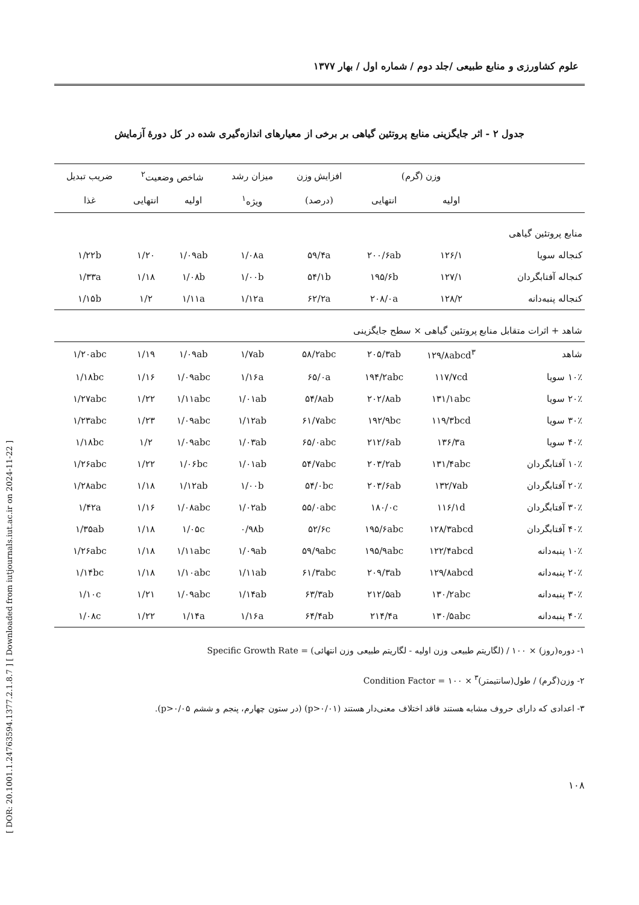[ DOR: 20.1001.1.24763594.1377.2.1.8.7 ] [ Downloaded from iutjournals.iut.ac.ir on 2024-11-22 ]
علوم کشاورزی و منابع طبیعی /جلد دوم / شماره اول / بهار ۱۳۷۷
جدول ۲ - اثر جایگزینی منابع پروتئین گیاهی بر برخی از معیارهای اندازه‌گیری شده در کل دورهٔ آزمایش
| | وزن (گرم) | | افزایش وزن | میزان رشد | شاخص وضعیت<sup>۲</sup> | | ضریب تبدیل |
| --- | --- | --- | --- | --- | --- | --- | --- |
| | اولیه | انتهایی | (درصد) | ویژه<sup>۱</sup> | اولیه | انتهایی | غذا |
| منابع پروتئین گیاهی | | | | | | | |
| کنجاله سویا | ۱۲۶/۱ | ۲۰۰/۶ab | ۵۹/۴a | ۱/۰۸a | ۱/۰۹ab | ۱/۲۰ | ۱/۲۲b |
| کنجاله آفتابگردان | ۱۲۷/۱ | ۱۹۵/۶b | ۵۴/۱b | ۱/۰۰b | ۱/۰۸b | ۱/۱۸ | ۱/۳۳a |
| کنجاله پنبه‌دانه | ۱۲۸/۲ | ۲۰۸/۰a | ۶۲/۲a | ۱/۱۲a | ۱/۱۱a | ۱/۲ | ۱/۱۵b |
| شاهد + اثرات متقابل منابع پروتئین گیاهی × سطح جایگزینی | | | | | | | |
| شاهد | ۱۲۹/۸abcd<sup>۳</sup> | ۲۰۵/۳ab | ۵۸/۲abc | ۱/۷ab | ۱/۰۹ab | ۱/۱۹ | ۱/۲۰abc |
| ۱۰٪ سویا | ۱۱۷/۷cd | ۱۹۴/۲abc | ۶۵/۰a | ۱/۱۶a | ۱/۰۹abc | ۱/۱۶ | ۱/۱۸bc |
| ۲۰٪ سویا | ۱۳۱/۱abc | ۲۰۲/۸ab | ۵۴/۸ab | ۱/۰۱ab | ۱/۱۱abc | ۱/۲۲ | ۱/۲۷abc |
| ۳۰٪ سویا | ۱۱۹/۳bcd | ۱۹۲/۹bc | ۶۱/۷abc | ۱/۱۲ab | ۱/۰۹abc | ۱/۲۳ | ۱/۲۳abc |
| ۴۰٪ سویا | ۱۳۶/۳a | ۲۱۲/۶ab | ۶۵/۰abc | ۱/۰۳ab | ۱/۰۹abc | ۱/۲ | ۱/۱۸bc |
| ۱۰٪ آفتابگردان | ۱۳۱/۴abc | ۲۰۳/۲ab | ۵۴/۷abc | ۱/۰۱ab | ۱/۰۶bc | ۱/۲۲ | ۱/۲۶abc |
| ۲۰٪ آفتابگردان | ۱۳۲/۷ab | ۲۰۳/۶ab | ۵۴/۰bc | ۱/۰۰b | ۱/۱۲ab | ۱/۱۸ | ۱/۲۸abc |
| ۳۰٪ آفتابگردان | ۱۱۶/۱d | ۱۸۰/۰c | ۵۵/۰abc | ۱/۰۲ab | ۱/۰۸abc | ۱/۱۶ | ۱/۴۲a |
| ۴۰٪ آفتابگردان | ۱۲۸/۳abcd | ۱۹۵/۶abc | ۵۲/۶c | ۰/۹۸b | ۱/۰۵c | ۱/۱۸ | ۱/۳۵ab |
| ۱۰٪ پنبه‌دانه | ۱۲۲/۴abcd | ۱۹۵/۹abc | ۵۹/۹abc | ۱/۰۹ab | ۱/۱۱abc | ۱/۱۸ | ۱/۲۶abc |
| ۲۰٪ پنبه‌دانه | ۱۲۹/۸abcd | ۲۰۹/۳ab | ۶۱/۳abc | ۱/۱۱ab | ۱/۱۰abc | ۱/۱۸ | ۱/۱۴bc |
| ۳۰٪ پنبه‌دانه | ۱۳۰/۲abc | ۲۱۲/۵ab | ۶۳/۳ab | ۱/۱۴ab | ۱/۰۹abc | ۱/۲۱ | ۱/۱۰c |
| ۴۰٪ پنبه‌دانه | ۱۳۰/۵abc | ۲۱۴/۴a | ۶۴/۴ab | ۱/۱۶a | ۱/۱۴a | ۱/۲۲ | ۱/۰۸c |
۱- Specific Growth Rate = (لگاریتم طبیعی وزن اولیه - لگاریتم طبیعی وزن انتهائی) / دوره(روز) × ۱۰۰
۲- Condition Factor = وزن(گرم) / طول(سانتیمتر)<sup>۳</sup> × ۱۰۰
۳- اعدادی که دارای حروف مشابه هستند فاقد اختلاف معنی‌دار هستند (p>۰/۰۱) (در ستون چهارم، پنجم و ششم p>۰/۰۵).
۱۰۸